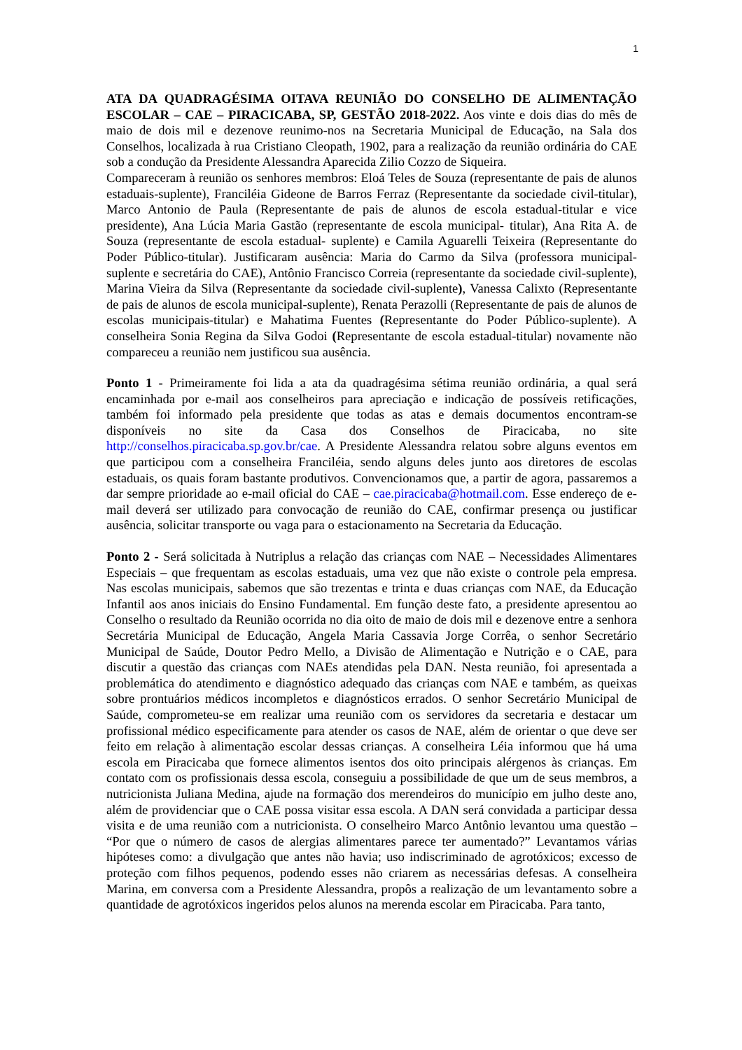1
ATA DA QUADRAGÉSIMA OITAVA REUNIÃO DO CONSELHO DE ALIMENTAÇÃO ESCOLAR – CAE – PIRACICABA, SP, GESTÃO 2018-2022. Aos vinte e dois dias do mês de maio de dois mil e dezenove reunimo-nos na Secretaria Municipal de Educação, na Sala dos Conselhos, localizada à rua Cristiano Cleopath, 1902, para a realização da reunião ordinária do CAE sob a condução da Presidente Alessandra Aparecida Zilio Cozzo de Siqueira.
Compareceram à reunião os senhores membros: Eloá Teles de Souza (representante de pais de alunos estaduais-suplente), Franciléia Gideone de Barros Ferraz (Representante da sociedade civil-titular), Marco Antonio de Paula (Representante de pais de alunos de escola estadual-titular e vice presidente), Ana Lúcia Maria Gastão (representante de escola municipal- titular), Ana Rita A. de Souza (representante de escola estadual- suplente) e Camila Aguarelli Teixeira (Representante do Poder Público-titular). Justificaram ausência: Maria do Carmo da Silva (professora municipal-suplente e secretária do CAE), Antônio Francisco Correia (representante da sociedade civil-suplente), Marina Vieira da Silva (Representante da sociedade civil-suplente), Vanessa Calixto (Representante de pais de alunos de escola municipal-suplente), Renata Perazolli (Representante de pais de alunos de escolas municipais-titular) e Mahatima Fuentes (Representante do Poder Público-suplente). A conselheira Sonia Regina da Silva Godoi (Representante de escola estadual-titular) novamente não compareceu a reunião nem justificou sua ausência.
Ponto 1 - Primeiramente foi lida a ata da quadragésima sétima reunião ordinária, a qual será encaminhada por e-mail aos conselheiros para apreciação e indicação de possíveis retificações, também foi informado pela presidente que todas as atas e demais documentos encontram-se disponíveis no site da Casa dos Conselhos de Piracicaba, no site http://conselhos.piracicaba.sp.gov.br/cae. A Presidente Alessandra relatou sobre alguns eventos em que participou com a conselheira Franciléia, sendo alguns deles junto aos diretores de escolas estaduais, os quais foram bastante produtivos. Convencionamos que, a partir de agora, passaremos a dar sempre prioridade ao e-mail oficial do CAE – cae.piracicaba@hotmail.com. Esse endereço de e-mail deverá ser utilizado para convocação de reunião do CAE, confirmar presença ou justificar ausência, solicitar transporte ou vaga para o estacionamento na Secretaria da Educação.
Ponto 2 - Será solicitada à Nutriplus a relação das crianças com NAE – Necessidades Alimentares Especiais – que frequentam as escolas estaduais, uma vez que não existe o controle pela empresa. Nas escolas municipais, sabemos que são trezentas e trinta e duas crianças com NAE, da Educação Infantil aos anos iniciais do Ensino Fundamental. Em função deste fato, a presidente apresentou ao Conselho o resultado da Reunião ocorrida no dia oito de maio de dois mil e dezenove entre a senhora Secretária Municipal de Educação, Angela Maria Cassavia Jorge Corrêa, o senhor Secretário Municipal de Saúde, Doutor Pedro Mello, a Divisão de Alimentação e Nutrição e o CAE, para discutir a questão das crianças com NAEs atendidas pela DAN. Nesta reunião, foi apresentada a problemática do atendimento e diagnóstico adequado das crianças com NAE e também, as queixas sobre prontuários médicos incompletos e diagnósticos errados. O senhor Secretário Municipal de Saúde, comprometeu-se em realizar uma reunião com os servidores da secretaria e destacar um profissional médico especificamente para atender os casos de NAE, além de orientar o que deve ser feito em relação à alimentação escolar dessas crianças. A conselheira Léia informou que há uma escola em Piracicaba que fornece alimentos isentos dos oito principais alérgenos às crianças. Em contato com os profissionais dessa escola, conseguiu a possibilidade de que um de seus membros, a nutricionista Juliana Medina, ajude na formação dos merendeiros do município em julho deste ano, além de providenciar que o CAE possa visitar essa escola. A DAN será convidada a participar dessa visita e de uma reunião com a nutricionista. O conselheiro Marco Antônio levantou uma questão – “Por que o número de casos de alergias alimentares parece ter aumentado?” Levantamos várias hipóteses como: a divulgação que antes não havia; uso indiscriminado de agrotóxicos; excesso de proteção com filhos pequenos, podendo esses não criarem as necessárias defesas. A conselheira Marina, em conversa com a Presidente Alessandra, propôs a realização de um levantamento sobre a quantidade de agrotóxicos ingeridos pelos alunos na merenda escolar em Piracicaba. Para tanto,